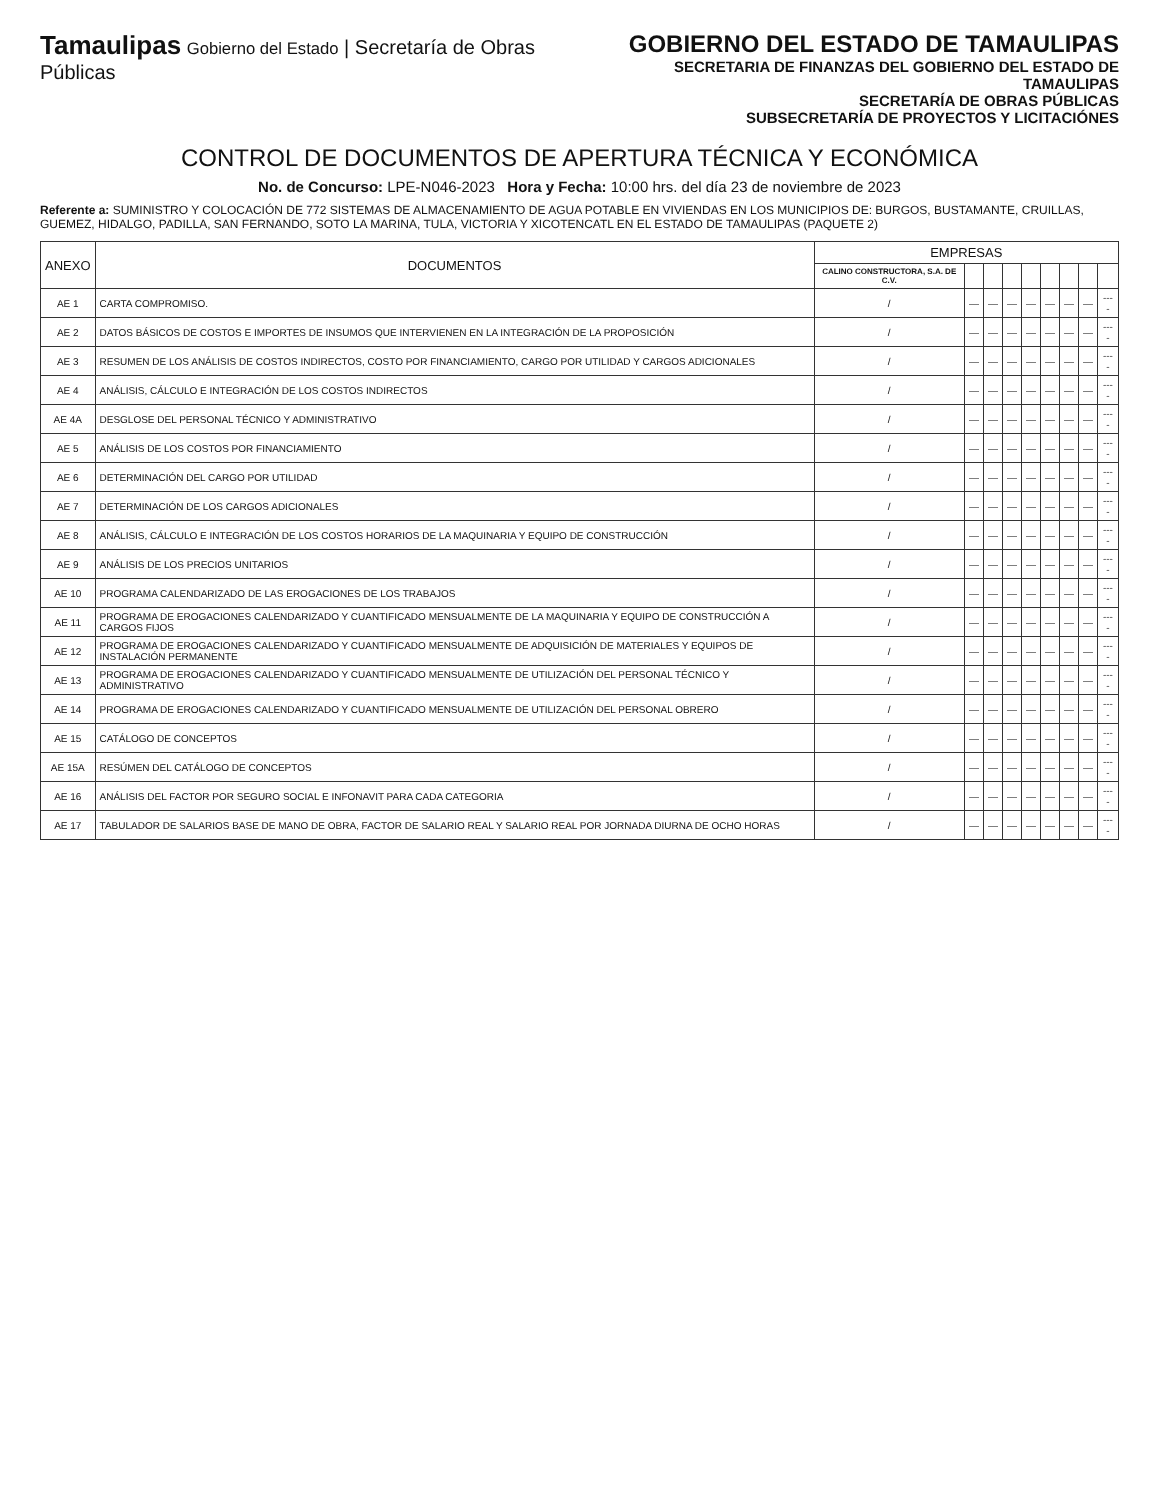Tamaulipas Gobierno del Estado | Secretaría de Obras Públicas
GOBIERNO DEL ESTADO DE TAMAULIPAS
SECRETARIA DE FINANZAS DEL GOBIERNO DEL ESTADO DE TAMAULIPAS
SECRETARÍA DE OBRAS PÚBLICAS
SUBSECRETARÍA DE PROYECTOS Y LICITACIÓNES
CONTROL DE DOCUMENTOS DE APERTURA TÉCNICA Y ECONÓMICA
No. de Concurso: LPE-N046-2023 Hora y Fecha: 10:00 hrs. del día 23 de noviembre de 2023
Referente a: SUMINISTRO Y COLOCACIÓN DE 772 SISTEMAS DE ALMACENAMIENTO DE AGUA POTABLE EN VIVIENDAS EN LOS MUNICIPIOS DE: BURGOS, BUSTAMANTE, CRUILLAS, GUEMEZ, HIDALGO, PADILLA, SAN FERNANDO, SOTO LA MARINA, TULA, VICTORIA Y XICOTENCATL EN EL ESTADO DE TAMAULIPAS (PAQUETE 2)
| ANEXO | DOCUMENTOS | EMPRESAS | | | | | | | | |
| --- | --- | --- | --- | --- | --- | --- | --- | --- | --- | --- |
| | | CALINO CONSTRUCTORA, S.A. DE C.V. | | | | | | | | |
| AE 1 | CARTA COMPROMISO. | / | — | — | — | — | — | — | — | ---- |
| AE 2 | DATOS BÁSICOS DE COSTOS E IMPORTES DE INSUMOS QUE INTERVIENEN EN LA INTEGRACIÓN DE LA PROPOSICIÓN | / | — | — | — | — | — | — | — | ---- |
| AE 3 | RESUMEN DE LOS ANÁLISIS DE COSTOS INDIRECTOS, COSTO POR FINANCIAMIENTO, CARGO POR UTILIDAD Y CARGOS ADICIONALES | / | — | — | — | — | — | — | — | ---- |
| AE 4 | ANÁLISIS, CÁLCULO E INTEGRACIÓN DE LOS COSTOS INDIRECTOS | / | — | — | — | — | — | — | — | ---- |
| AE 4A | DESGLOSE DEL PERSONAL TÉCNICO Y ADMINISTRATIVO | / | — | — | — | — | — | — | — | ---- |
| AE 5 | ANÁLISIS DE LOS COSTOS POR FINANCIAMIENTO | / | — | — | — | — | — | — | — | ---- |
| AE 6 | DETERMINACIÓN DEL CARGO POR UTILIDAD | / | — | — | — | — | — | — | — | ---- |
| AE 7 | DETERMINACIÓN DE LOS CARGOS ADICIONALES | / | — | — | — | — | — | — | — | ---- |
| AE 8 | ANÁLISIS, CÁLCULO E INTEGRACIÓN DE LOS COSTOS HORARIOS DE LA MAQUINARIA Y EQUIPO DE CONSTRUCCIÓN | / | — | — | — | — | — | — | — | ---- |
| AE 9 | ANÁLISIS DE LOS PRECIOS UNITARIOS | / | — | — | — | — | — | — | — | ---- |
| AE 10 | PROGRAMA CALENDARIZADO DE LAS EROGACIONES DE LOS TRABAJOS | / | — | — | — | — | — | — | — | ---- |
| AE 11 | PROGRAMA DE EROGACIONES CALENDARIZADO Y CUANTIFICADO MENSUALMENTE DE LA MAQUINARIA Y EQUIPO DE CONSTRUCCIÓN A CARGOS FIJOS | / | — | — | — | — | — | — | — | ---- |
| AE 12 | PROGRAMA DE EROGACIONES CALENDARIZADO Y CUANTIFICADO MENSUALMENTE DE ADQUISICIÓN DE MATERIALES Y EQUIPOS DE INSTALACIÓN PERMANENTE | / | — | — | — | — | — | — | — | ---- |
| AE 13 | PROGRAMA DE EROGACIONES CALENDARIZADO Y CUANTIFICADO MENSUALMENTE DE UTILIZACIÓN DEL PERSONAL TÉCNICO Y ADMINISTRATIVO | / | — | — | — | — | — | — | — | ---- |
| AE 14 | PROGRAMA DE EROGACIONES CALENDARIZADO Y CUANTIFICADO MENSUALMENTE DE UTILIZACIÓN DEL PERSONAL OBRERO | / | — | — | — | — | — | — | — | ---- |
| AE 15 | CATÁLOGO DE CONCEPTOS | / | — | — | — | — | — | — | — | ---- |
| AE 15A | RESÚMEN DEL CATÁLOGO DE CONCEPTOS | / | — | — | — | — | — | — | — | ---- |
| AE 16 | ANÁLISIS DEL FACTOR POR SEGURO SOCIAL E INFONAVIT PARA CADA CATEGORIA | / | — | — | — | — | — | — | — | ---- |
| AE 17 | TABULADOR DE SALARIOS BASE DE MANO DE OBRA, FACTOR DE SALARIO REAL Y SALARIO REAL POR JORNADA DIURNA DE OCHO HORAS | / | — | — | — | — | — | — | — | ---- |